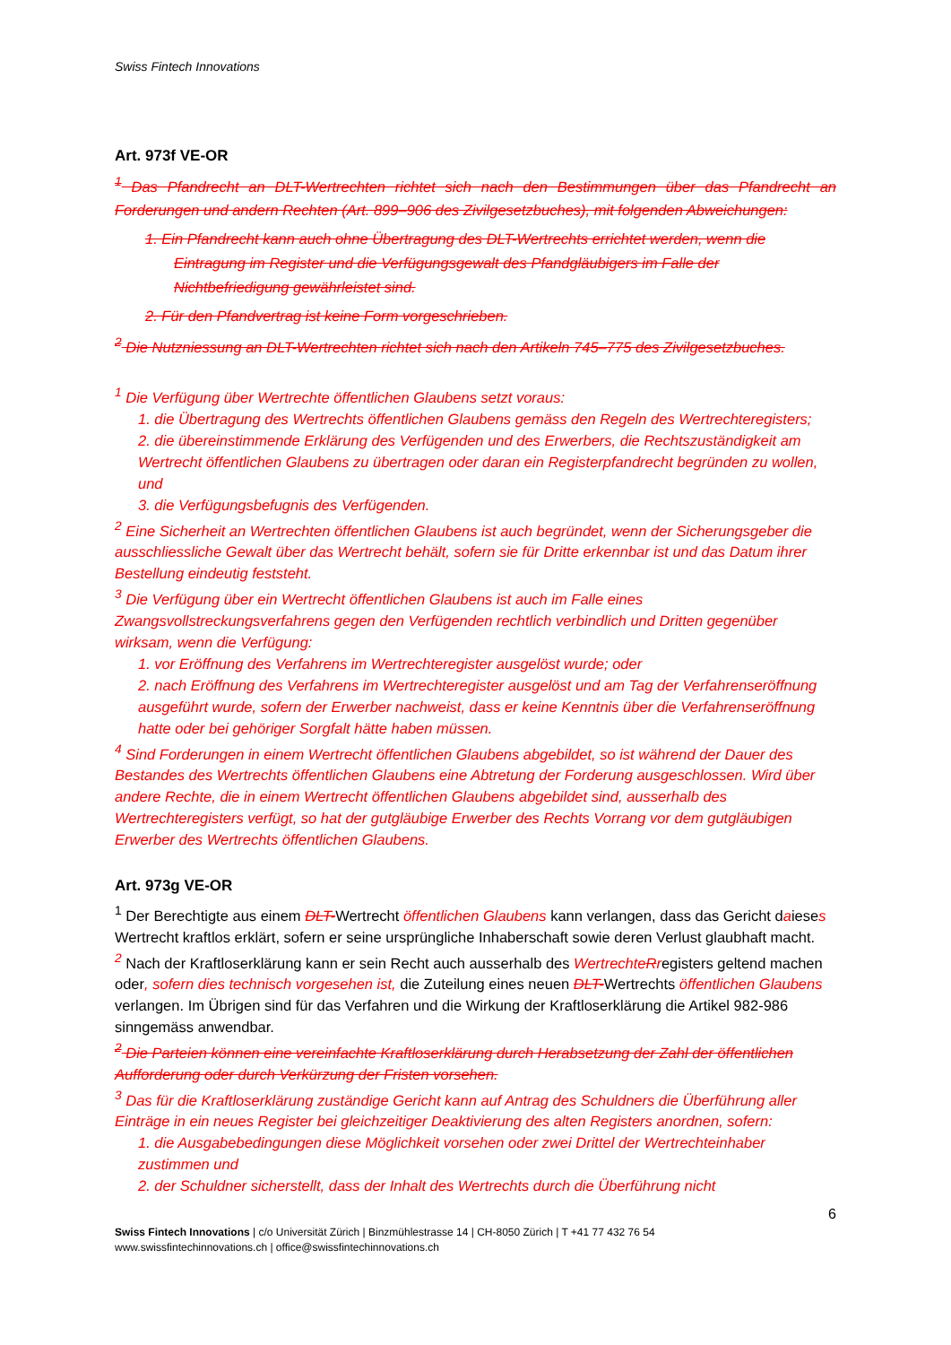Swiss Fintech Innovations
Art. 973f VE-OR
<sup>1</sup> Das Pfandrecht an DLT-Wertrechten richtet sich nach den Bestimmungen über das Pfandrecht an Forderungen und andern Rechten (Art. 899–906 des Zivilgesetzbuches), mit folgenden Abweichungen:
1. Ein Pfandrecht kann auch ohne Übertragung des DLT-Wertrechts errichtet werden, wenn die Eintragung im Register und die Verfügungsgewalt des Pfandgläubigers im Falle der Nichtbefriedigung gewährleistet sind.
2. Für den Pfandvertrag ist keine Form vorgeschrieben.
<sup>2</sup> Die Nutzniessung an DLT-Wertrechten richtet sich nach den Artikeln 745–775 des Zivilgesetzbuches.
<sup>1</sup> Die Verfügung über Wertrechte öffentlichen Glaubens setzt voraus:
1. die Übertragung des Wertrechts öffentlichen Glaubens gemäss den Regeln des Wertrechteregisters;
2. die übereinstimmende Erklärung des Verfügenden und des Erwerbers, die Rechtszuständigkeit am Wertrecht öffentlichen Glaubens zu übertragen oder daran ein Registerpfandrecht begründen zu wollen, und
3. die Verfügungsbefugnis des Verfügenden.
<sup>2</sup> Eine Sicherheit an Wertrechten öffentlichen Glaubens ist auch begründet, wenn der Sicherungsgeber die ausschliessliche Gewalt über das Wertrecht behält, sofern sie für Dritte erkennbar ist und das Datum ihrer Bestellung eindeutig feststeht.
<sup>3</sup> Die Verfügung über ein Wertrecht öffentlichen Glaubens ist auch im Falle eines Zwangsvollstreckungsverfahrens gegen den Verfügenden rechtlich verbindlich und Dritten gegenüber wirksam, wenn die Verfügung:
1. vor Eröffnung des Verfahrens im Wertrechteregister ausgelöst wurde; oder
2. nach Eröffnung des Verfahrens im Wertrechteregister ausgelöst und am Tag der Verfahrenseröffnung ausgeführt wurde, sofern der Erwerber nachweist, dass er keine Kenntnis über die Verfahrenseröffnung hatte oder bei gehöriger Sorgfalt hätte haben müssen.
<sup>4</sup> Sind Forderungen in einem Wertrecht öffentlichen Glaubens abgebildet, so ist während der Dauer des Bestandes des Wertrechts öffentlichen Glaubens eine Abtretung der Forderung ausgeschlossen. Wird über andere Rechte, die in einem Wertrecht öffentlichen Glaubens abgebildet sind, ausserhalb des Wertrechteregisters verfügt, so hat der gutgläubige Erwerber des Rechts Vorrang vor dem gutgläubigen Erwerber des Wertrechts öffentlichen Glaubens.
Art. 973g VE-OR
<sup>1</sup> Der Berechtigte aus einem DLT-Wertrecht öffentlichen Glaubens kann verlangen, dass das Gericht daieses Wertrecht kraftlos erklärt, sofern er seine ursprüngliche Inhaberschaft sowie deren Verlust glaubhaft macht.
<sup>2</sup> Nach der Kraftloserklärung kann er sein Recht auch ausserhalb des WertrechteRregisters geltend machen oder, sofern dies technisch vorgesehen ist, die Zuteilung eines neuen DLT-Wertrechts öffentlichen Glaubens verlangen. Im Übrigen sind für das Verfahren und die Wirkung der Kraftloserklärung die Artikel 982-986 sinngemäss anwendbar.
<sup>2</sup> Die Parteien können eine vereinfachte Kraftloserklärung durch Herabsetzung der Zahl der öffentlichen Aufforderung oder durch Verkürzung der Fristen vorsehen.
<sup>3</sup> Das für die Kraftloserklärung zuständige Gericht kann auf Antrag des Schuldners die Überführung aller Einträge in ein neues Register bei gleichzeitiger Deaktivierung des alten Registers anordnen, sofern:
1. die Ausgabebedingungen diese Möglichkeit vorsehen oder zwei Drittel der Wertrechteinhaber zustimmen und
2. der Schuldner sicherstellt, dass der Inhalt des Wertrechts durch die Überführung nicht
6
Swiss Fintech Innovations | c/o Universität Zürich | Binzmühlestrasse 14 | CH-8050 Zürich | T +41 77 432 76 54
www.swissfintechinnovations.ch | office@swissfintechinnovations.ch